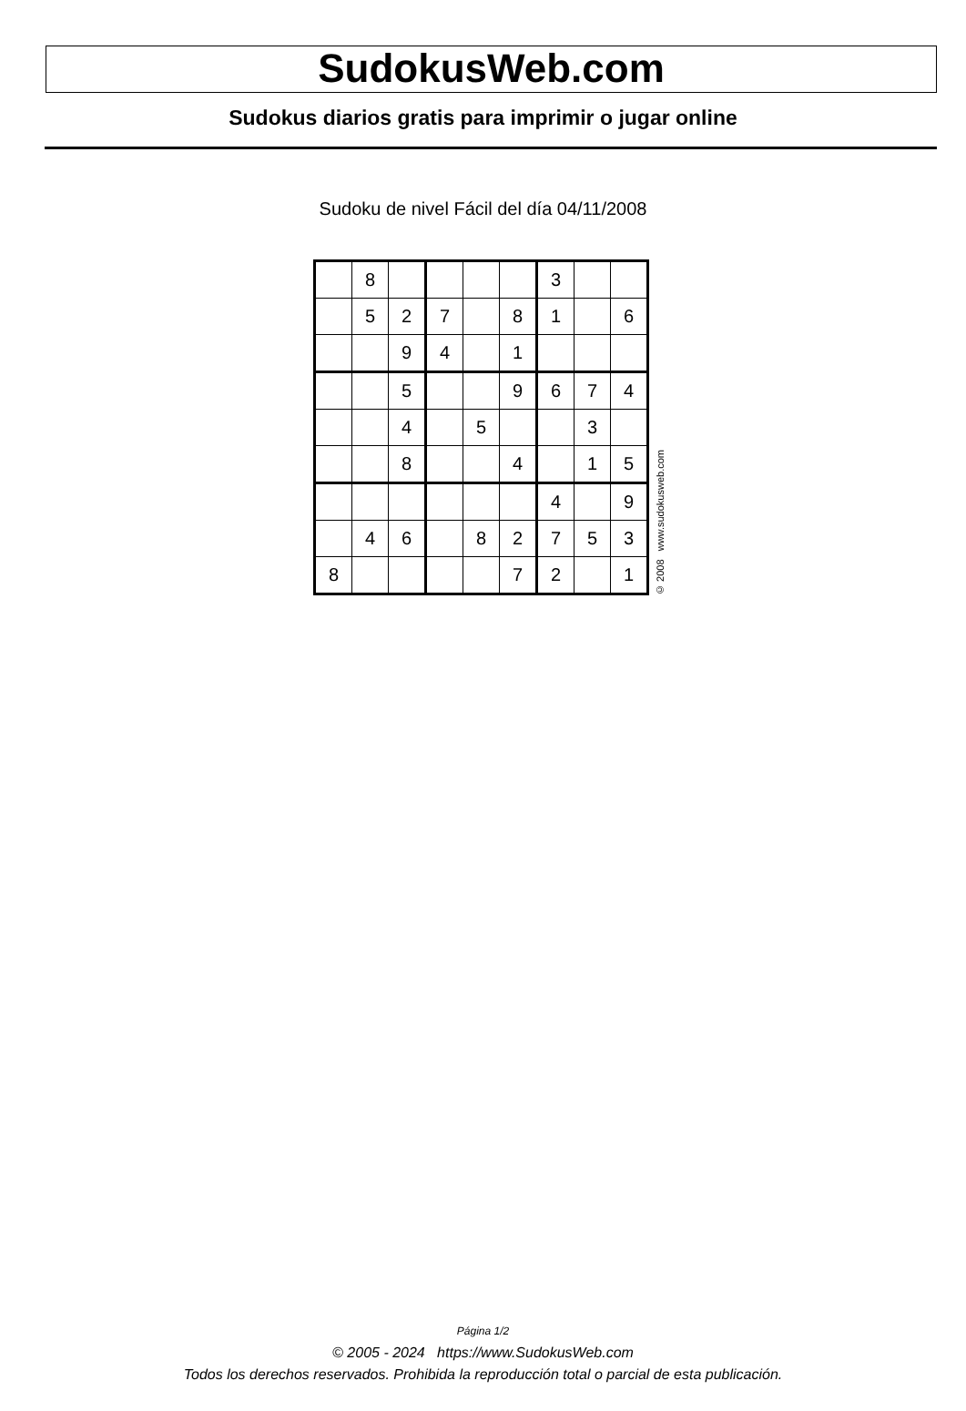SudokusWeb.com
Sudokus diarios gratis para imprimir o jugar online
Sudoku de nivel Fácil del día 04/11/2008
| | 8 | | | | | 3 | | |
| | 5 | 2 | 7 | | 8 | 1 | | 6 |
| | | 9 | 4 | | 1 | | | |
| | | 5 | | | 9 | 6 | 7 | 4 |
| | | 4 | | 5 | | | 3 | |
| | | 8 | | | 4 | | 1 | 5 |
| | | | | | | 4 | | 9 |
| | 4 | 6 | | 8 | 2 | 7 | 5 | 3 |
| 8 | | | | | 7 | 2 | | 1 |
© 2008 www.sudokusweb.com
Página 1/2
© 2005 - 2024 https://www.SudokusWeb.com
Todos los derechos reservados. Prohibida la reproducción total o parcial de esta publicación.